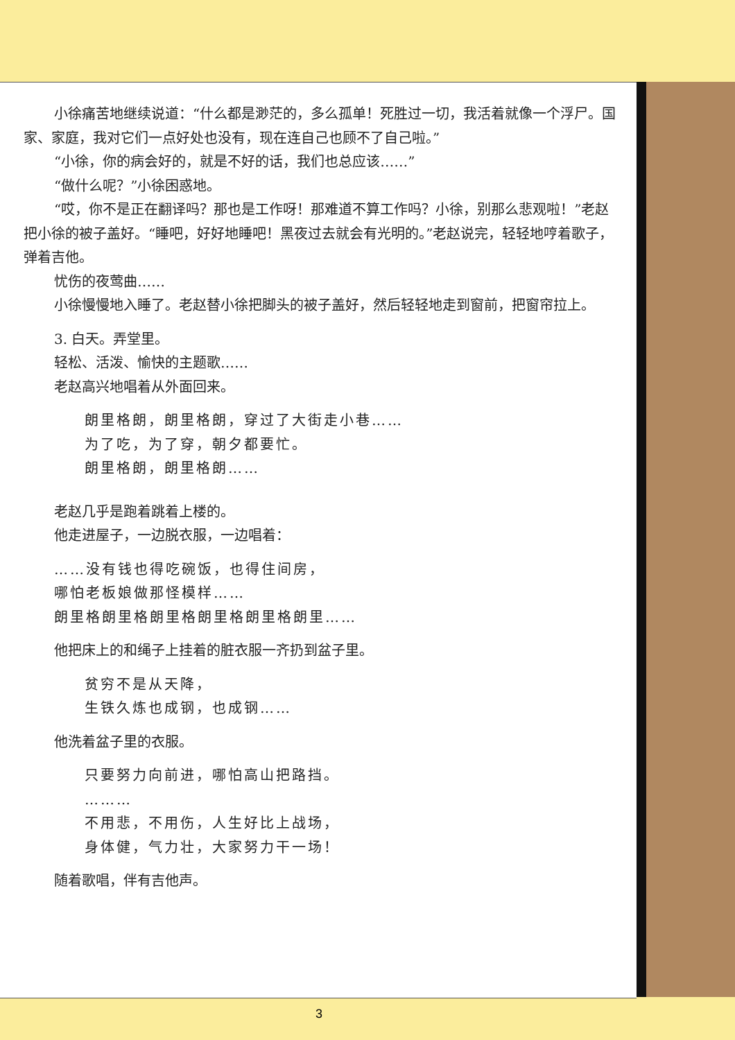小徐痛苦地继续说道：“什么都是渺茫的，多么孤单！死胜过一切，我活着就像一个浮尸。国家、家庭，我对它们一点好处也没有，现在连自己也顾不了自己啦。”
“小徐，你的病会好的，就是不好的话，我们也总应该……”
“做什么呢？”小徐困惑地。
“哎，你不是正在翻译吗？那也是工作呀！那难道不算工作吗？小徐，别那么悲观啦！”老赵把小徐的被子盖好。“睡吧，好好地睡吧！黑夜过去就会有光明的。”老赵说完，轻轻地哼着歌子，弹着吉他。
忧伤的夜莺曲……
小徐慢慢地入睡了。老赵替小徐把脚头的被子盖好，然后轻轻地走到窗前，把窗帘拉上。
3. 白天。弄堂里。
轻松、活泼、愉快的主题歌……
老赵高兴地唱着从外面回来。
朗里格朗，朗里格朗，穿过了大街走小巷……
为了吃，为了穿，朝夕都要忙。
朗里格朗，朗里格朗……
老赵几乎是跑着跳着上楼的。
他走进屋子，一边脱衣服，一边唱着：
……没有钱也得吃碗饭，也得住间房，
哪怕老板娘做那怪模样……
朗里格朗里格朗里格朗里格朗里格朗里……
他把床上的和绳子上挂着的脏衣服一齐扔到盆子里。
贫穷不是从天降，
生铁久炼也成钢，也成钢……
他洗着盆子里的衣服。
只要努力向前进，哪怕高山把路挡。
………
不用悲，不用伤，人生好比上战场，
身体健，气力壮，大家努力干一场！
随着歌唱，伴有吉他声。
3